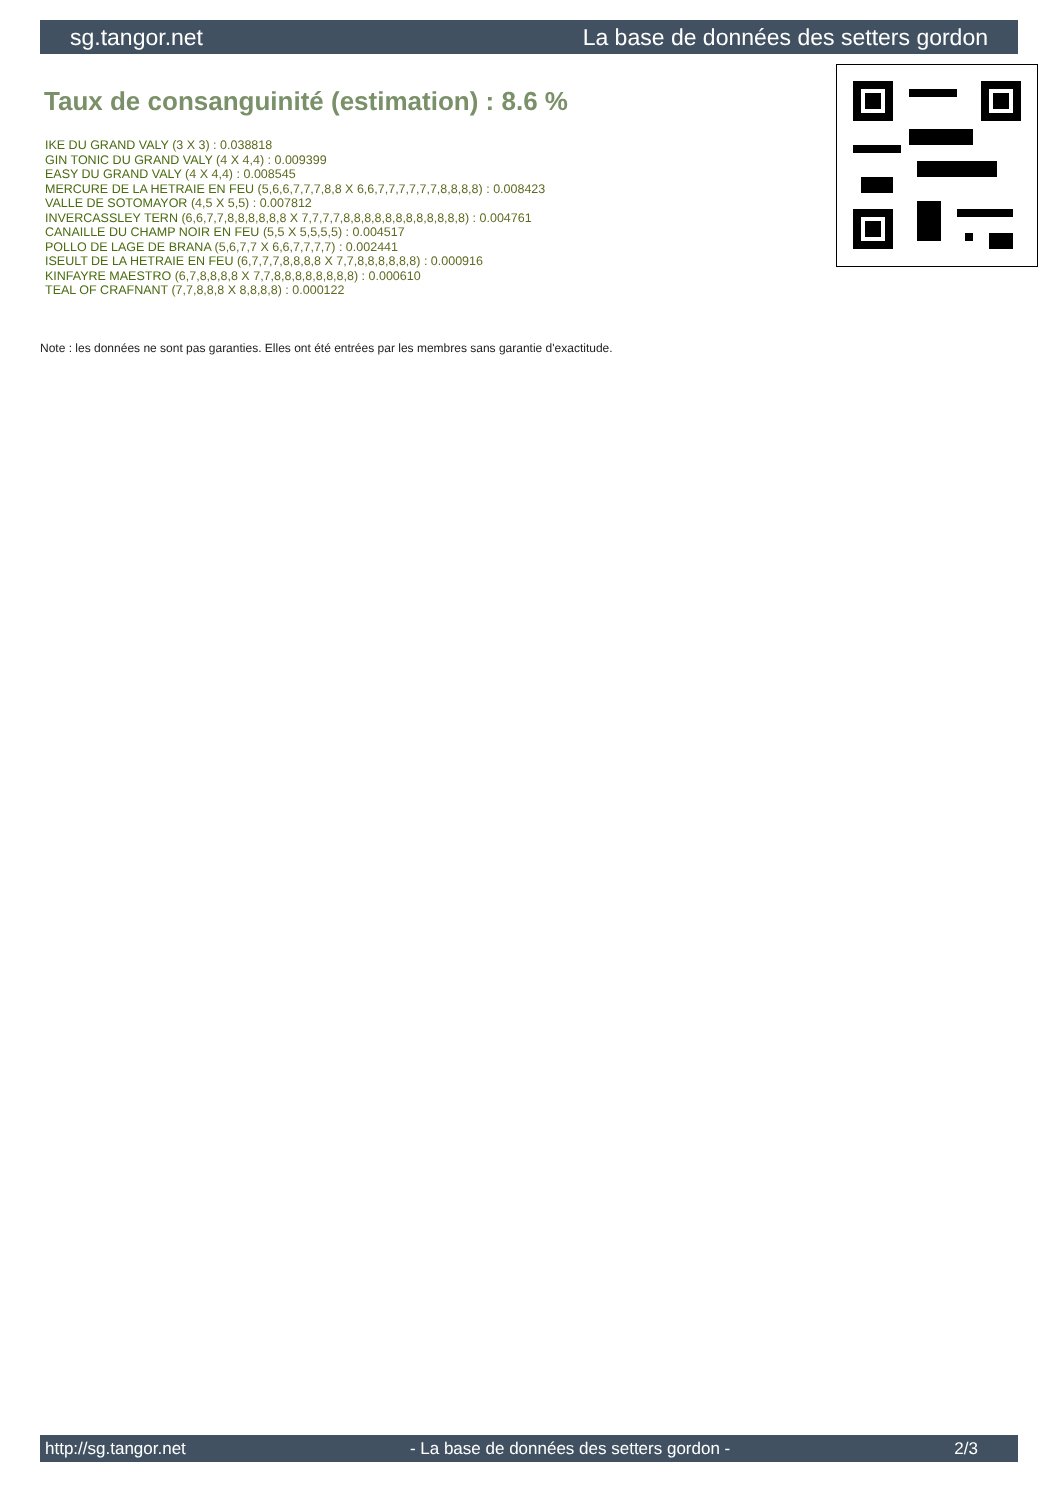sg.tangor.net La base de données des setters gordon
Taux de consanguinité (estimation) : 8.6 %
IKE DU GRAND VALY (3 X 3) : 0.038818
GIN TONIC DU GRAND VALY (4 X 4,4) : 0.009399
EASY DU GRAND VALY (4 X 4,4) : 0.008545
MERCURE DE LA HETRAIE EN FEU (5,6,6,7,7,7,8,8 X 6,6,7,7,7,7,7,7,8,8,8,8) : 0.008423
VALLE DE SOTOMAYOR (4,5 X 5,5) : 0.007812
INVERCASSLEY TERN (6,6,7,7,8,8,8,8,8,8 X 7,7,7,7,8,8,8,8,8,8,8,8,8,8,8,8) : 0.004761
CANAILLE DU CHAMP NOIR EN FEU (5,5 X 5,5,5,5) : 0.004517
POLLO DE LAGE DE BRANA (5,6,7,7 X 6,6,7,7,7,7) : 0.002441
ISEULT DE LA HETRAIE EN FEU (6,7,7,7,8,8,8,8 X 7,7,8,8,8,8,8,8) : 0.000916
KINFAYRE MAESTRO (6,7,8,8,8,8 X 7,7,8,8,8,8,8,8,8,8) : 0.000610
TEAL OF CRAFNANT (7,7,8,8,8 X 8,8,8,8) : 0.000122
Note : les données ne sont pas garanties. Elles ont été entrées par les membres sans garantie d'exactitude.
http://sg.tangor.net - La base de données des setters gordon - 2/3